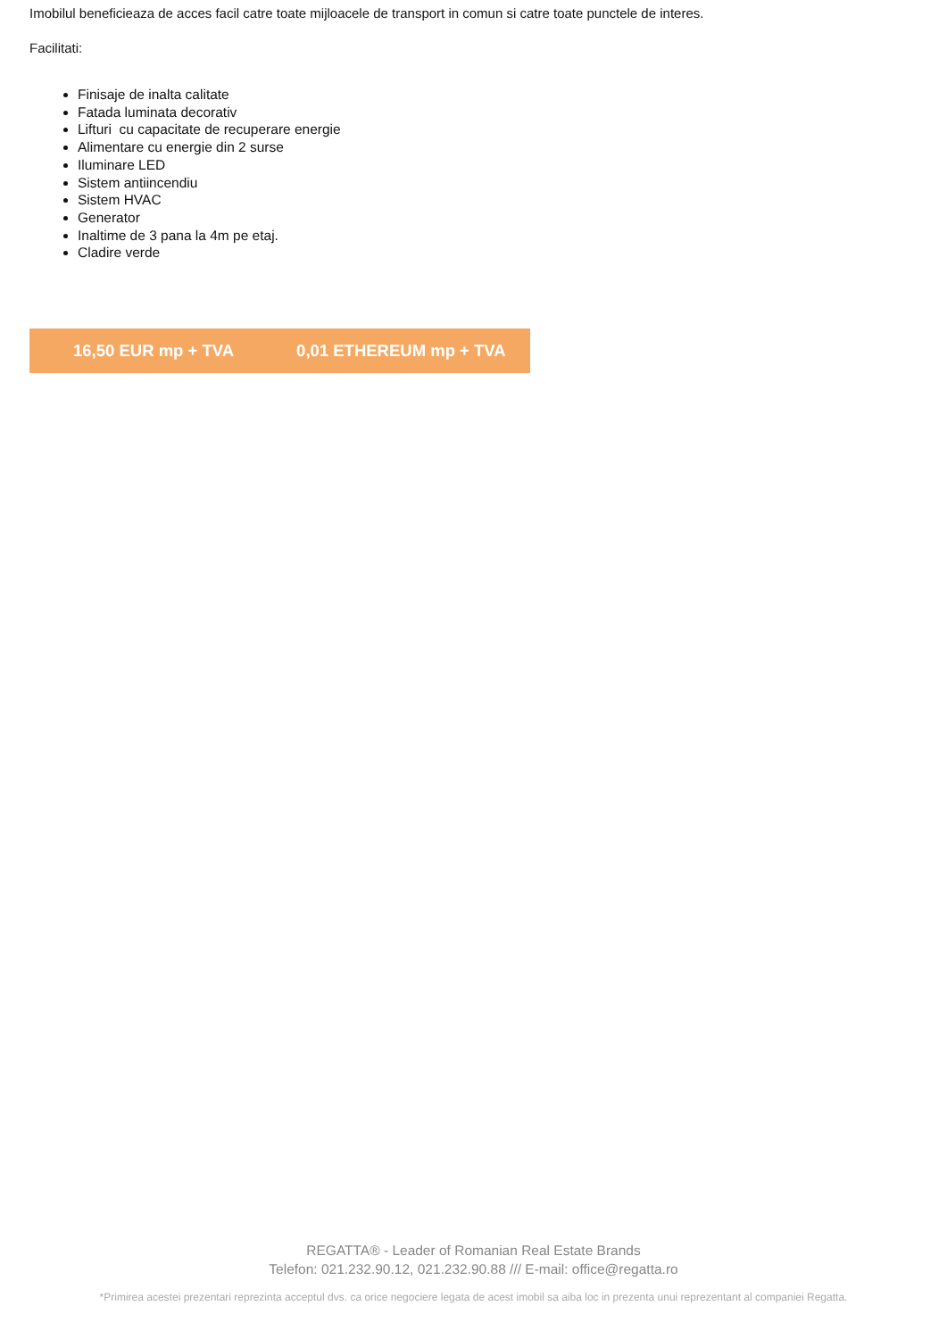Imobilul beneficieaza de acces facil catre toate mijloacele de transport in comun si catre toate punctele de interes.
Facilitati:
Finisaje de inalta calitate
Fatada luminata decorativ
Lifturi cu capacitate de recuperare energie
Alimentare cu energie din 2 surse
Iluminare LED
Sistem antiincendiu
Sistem HVAC
Generator
Inaltime de 3 pana la 4m pe etaj.
Cladire verde
16,50 EUR mp + TVA 0,01 ETHEREUM mp + TVA
REGATTA® - Leader of Romanian Real Estate Brands
Telefon: 021.232.90.12, 021.232.90.88 /// E-mail: office@regatta.ro
*Primirea acestei prezentari reprezinta acceptul dvs. ca orice negociere legata de acest imobil sa aiba loc in prezenta unui reprezentant al companiei Regatta.